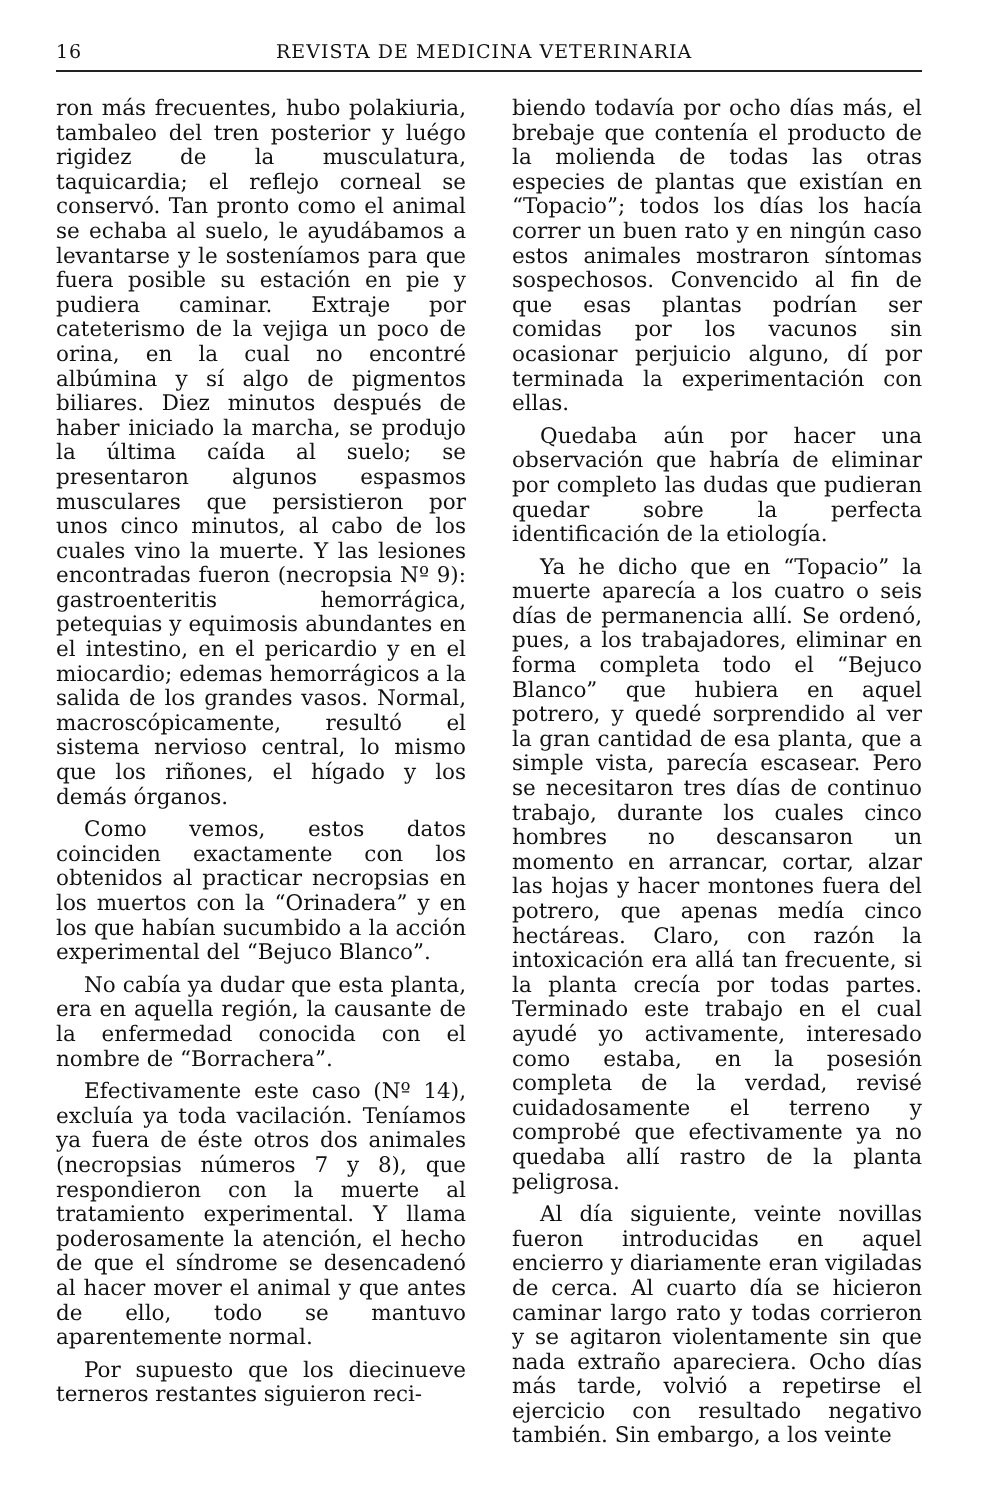16 REVISTA DE MEDICINA VETERINARIA
ron más frecuentes, hubo polakiuria, tambaleo del tren posterior y luégo rigidez de la musculatura, taquicardia; el reflejo corneal se conservó. Tan pronto como el animal se echaba al suelo, le ayudábamos a levantarse y le sosteníamos para que fuera posible su estación en pie y pudiera caminar. Extraje por cateterismo de la vejiga un poco de orina, en la cual no encontré albúmina y sí algo de pigmentos biliares. Diez minutos después de haber iniciado la marcha, se produjo la última caída al suelo; se presentaron algunos espasmos musculares que persistieron por unos cinco minutos, al cabo de los cuales vino la muerte. Y las lesiones encontradas fueron (necropsia Nº 9): gastroenteritis hemorrágica, petequias y equimosis abundantes en el intestino, en el pericardio y en el miocardio; edemas hemorrágicos a la salida de los grandes vasos. Normal, macroscópicamente, resultó el sistema nervioso central, lo mismo que los riñones, el hígado y los demás órganos.
Como vemos, estos datos coinciden exactamente con los obtenidos al practicar necropsias en los muertos con la “Orinadera” y en los que habían sucumbido a la acción experimental del “Bejuco Blanco”.
No cabía ya dudar que esta planta, era en aquella región, la causante de la enfermedad conocida con el nombre de “Borrachera”.
Efectivamente este caso (Nº 14), excluía ya toda vacilación. Teníamos ya fuera de éste otros dos animales (necropsias números 7 y 8), que respondieron con la muerte al tratamiento experimental. Y llama poderosamente la atención, el hecho de que el síndrome se desencadenó al hacer mover el animal y que antes de ello, todo se mantuvo aparentemente normal.
Por supuesto que los diecinueve terneros restantes siguieron reci-
biendo todavía por ocho días más, el brebaje que contenía el producto de la molienda de todas las otras especies de plantas que existían en “Topacio”; todos los días los hacía correr un buen rato y en ningún caso estos animales mostraron síntomas sospechosos. Convencido al fin de que esas plantas podrían ser comidas por los vacunos sin ocasionar perjuicio alguno, dí por terminada la experimentación con ellas.
Quedaba aún por hacer una observación que habría de eliminar por completo las dudas que pudieran quedar sobre la perfecta identificación de la etiología.
Ya he dicho que en “Topacio” la muerte aparecía a los cuatro o seis días de permanencia allí. Se ordenó, pues, a los trabajadores, eliminar en forma completa todo el “Bejuco Blanco” que hubiera en aquel potrero, y quedé sorprendido al ver la gran cantidad de esa planta, que a simple vista, parecía escasear. Pero se necesitaron tres días de continuo trabajo, durante los cuales cinco hombres no descansaron un momento en arrancar, cortar, alzar las hojas y hacer montones fuera del potrero, que apenas medía cinco hectáreas. Claro, con razón la intoxicación era allá tan frecuente, si la planta crecía por todas partes. Terminado este trabajo en el cual ayudé yo activamente, interesado como estaba, en la posesión completa de la verdad, revisé cuidadosamente el terreno y comprobé que efectivamente ya no quedaba allí rastro de la planta peligrosa.
Al día siguiente, veinte novillas fueron introducidas en aquel encierro y diariamente eran vigiladas de cerca. Al cuarto día se hicieron caminar largo rato y todas corrieron y se agitaron violentamente sin que nada extraño apareciera. Ocho días más tarde, volvió a repetirse el ejercicio con resultado negativo también. Sin embargo, a los veinte